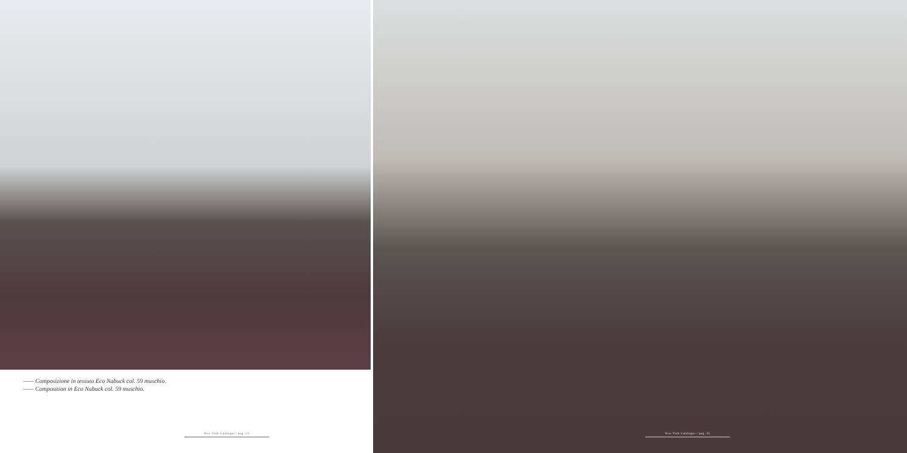—— Composizione in tessuto Eco Nabuck col. 59 muschio.
—— Composition in Eco Nubuck col. 59 muschio.
New York Catalogue / pag. 24
New York Catalogue / pag. 25